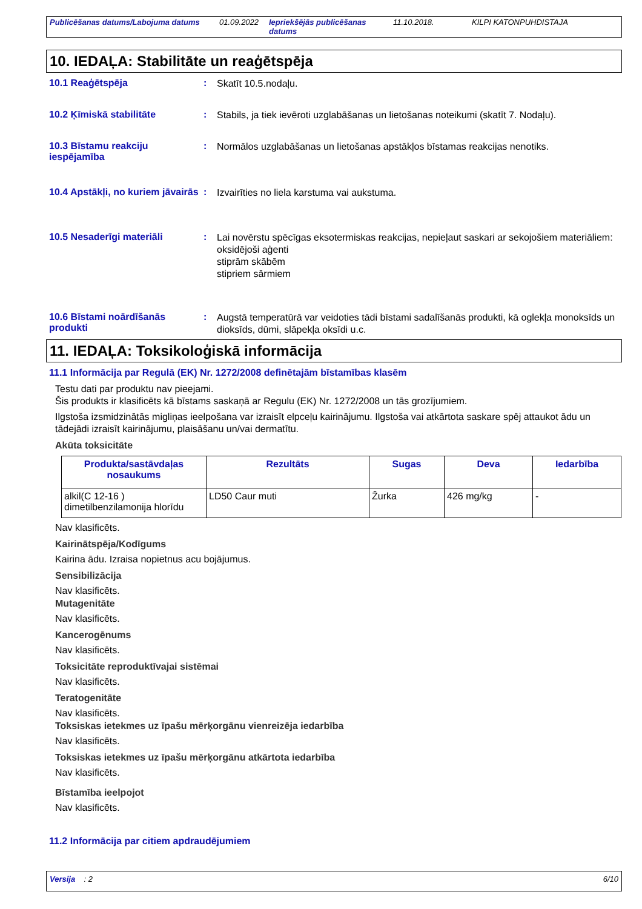Publicēšanas datums/Labojuma datums 01.09.2022 Iepriekšējās publicēšanas datums 11.10.2018. KILPI KATONPUHDISTAJA
10. IEDAĻA: Stabilitāte un reaģētspēja
10.1 Reaģētspēja :
Skatīt 10.5.nodaļu.
10.2 Ķīmiskā stabilitāte :
Stabils, ja tiek ievēroti uzglabāšanas un lietošanas noteikumi (skatīt 7. Nodaļu).
10.3 Bīstamu reakciju iespējamība
:
Normālos uzglabāšanas un lietošanas apstākļos bīstamas reakcijas nenotiks.
10.4 Apstākļi, no kuriem jāvairās
:
Izvairīties no liela karstuma vai aukstuma.
10.5 Nesaderīgi materiāli :
Lai novērstu spēcīgas eksotermiskas reakcijas, nepieļaut saskari ar sekojošiem materiāliem:
oksidējoši aģenti
stiprām skābēm
stipriem sārmiem
10.6 Bīstami noārdīšanās produkti
:
Augstā temperatūrā var veidoties tādi bīstami sadalīšanās produkti, kā oglekļa monoksīds un dioksīds, dūmi, slāpekļa oksīdi u.c.
11. IEDAĻA: Toksikoloģiskā informācija
11.1 Informācija par Regulā (EK) Nr. 1272/2008 definētajām bīstamības klasēm
Testu dati par produktu nav pieejami.
Šis produkts ir klasificēts kā bīstams saskaņā ar Regulu (EK) Nr. 1272/2008 un tās grozījumiem.
Ilgstoša izsmidzinātās migliņas ieelpošana var izraisīt elpceļu kairinājumu. Ilgstoša vai atkārtota saskare spēj attaukot ādu un tādejādi izraisīt kairinājumu, plaisāšanu un/vai dermatītu.
Akūta toksicitāte
| Produkta/sastāvdaļas nosaukums | Rezultāts | Sugas | Deva | Iedarbība |
| --- | --- | --- | --- | --- |
| alkil(C 12-16 ) dimetilbenzilamonija hlorīdu | LD50 Caur muti | Žurka | 426 mg/kg | - |
Nav klasificēts.
Kairinātspēja/Kodīgums
Kairina ādu. Izraisa nopietnus acu bojājumus.
Sensibilizācija
Nav klasificēts.
Mutagenitāte
Nav klasificēts.
Kancerogēnums
Nav klasificēts.
Toksicitāte reproduktīvajai sistēmai
Nav klasificēts.
Teratogenitāte
Nav klasificēts.
Toksiskas ietekmes uz īpašu mērķorgānu vienreizēja iedarbība
Nav klasificēts.
Toksiskas ietekmes uz īpašu mērķorgānu atkārtota iedarbība
Nav klasificēts.
Bīstamība ieelpojot
Nav klasificēts.
11.2 Informācija par citiem apdraudējumiem
Versija : 2 6/10